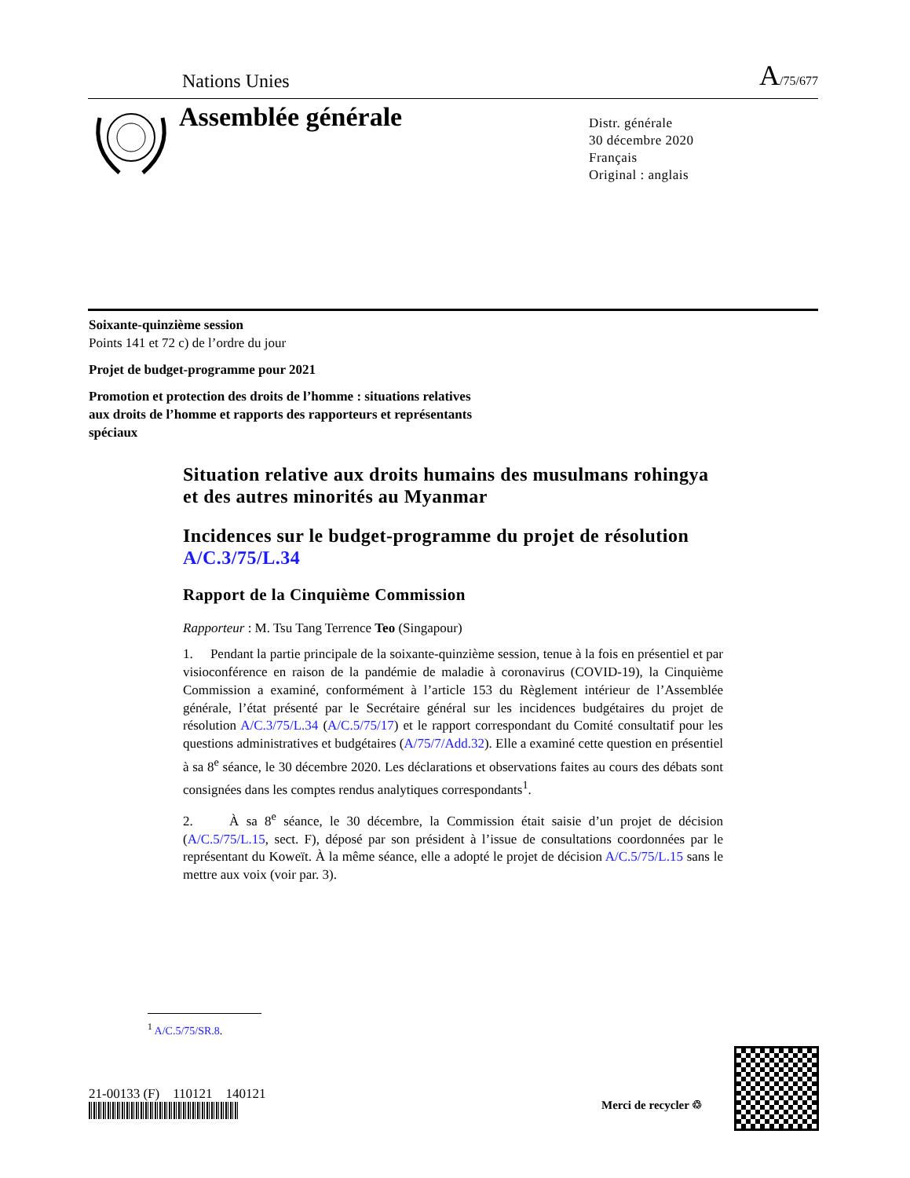Nations Unies A/75/677
Assemblée générale
Distr. générale
30 décembre 2020
Français
Original : anglais
Soixante-quinzième session
Points 141 et 72 c) de l’ordre du jour
Projet de budget-programme pour 2021
Promotion et protection des droits de l’homme : situations relatives aux droits de l’homme et rapports des rapporteurs et représentants spéciaux
Situation relative aux droits humains des musulmans rohingya et des autres minorités au Myanmar
Incidences sur le budget-programme du projet de résolution A/C.3/75/L.34
Rapport de la Cinquième Commission
Rapporteur : M. Tsu Tang Terrence Teo (Singapour)
1. Pendant la partie principale de la soixante-quinzième session, tenue à la fois en présentiel et par visioconférence en raison de la pandémie de maladie à coronavirus (COVID-19), la Cinquième Commission a examiné, conformément à l’article 153 du Règlement intérieur de l’Assemblée générale, l’état présenté par le Secrétaire général sur les incidences budgétaires du projet de résolution A/C.3/75/L.34 (A/C.5/75/17) et le rapport correspondant du Comité consultatif pour les questions administratives et budgétaires (A/75/7/Add.32). Elle a examiné cette question en présentiel à sa 8<sup>e</sup> séance, le 30 décembre 2020. Les déclarations et observations faites au cours des débats sont consignées dans les comptes rendus analytiques correspondants<sup>1</sup>.
2. À sa 8<sup>e</sup> séance, le 30 décembre, la Commission était saisie d’un projet de décision (A/C.5/75/L.15, sect. F), déposé par son président à l’issue de consultations coordonnées par le représentant du Koweït. À la même séance, elle a adopté le projet de décision A/C.5/75/L.15 sans le mettre aux voix (voir par. 3).
<sup>1</sup> A/C.5/75/SR.8.
21-00133 (F) 110121 140121
Merci de recycler ♲